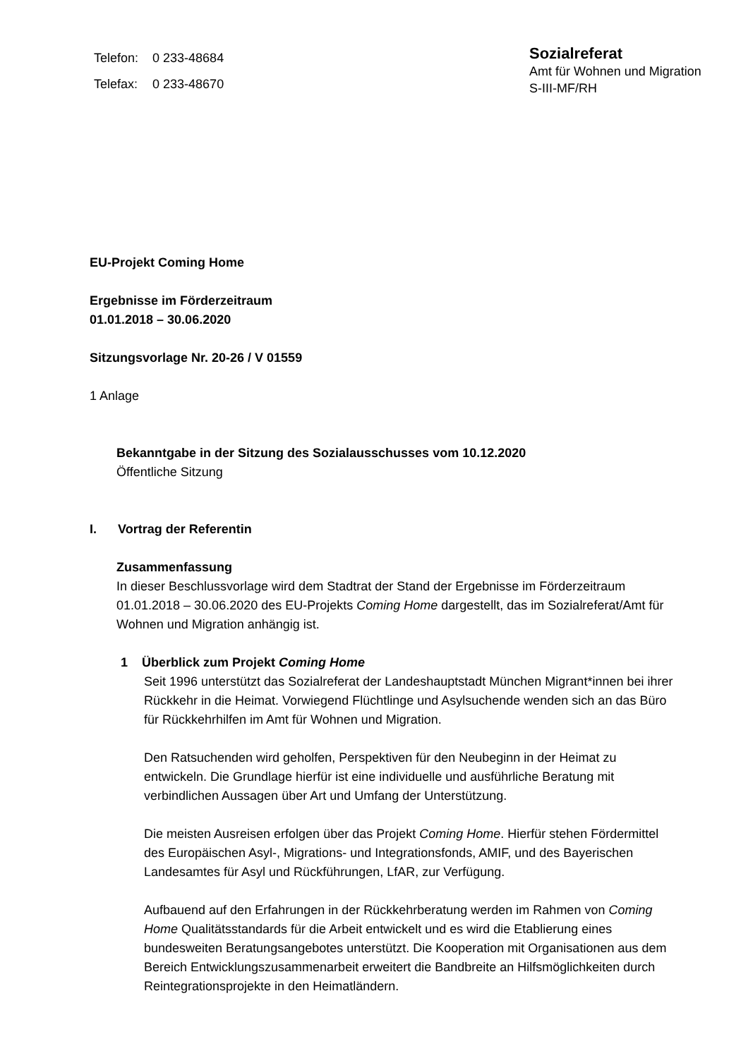| Telefon: | 0 233-48684 |
| Telefax: | 0 233-48670 |
Sozialreferat
Amt für Wohnen und Migration
S-III-MF/RH
EU-Projekt Coming Home
Ergebnisse im Förderzeitraum
01.01.2018 – 30.06.2020
Sitzungsvorlage Nr. 20-26 / V 01559
1 Anlage
Bekanntgabe in der Sitzung des Sozialausschusses vom 10.12.2020
Öffentliche Sitzung
I. Vortrag der Referentin
Zusammenfassung
In dieser Beschlussvorlage wird dem Stadtrat der Stand der Ergebnisse im Förderzeitraum 01.01.2018 – 30.06.2020 des EU-Projekts Coming Home dargestellt, das im Sozialreferat/Amt für Wohnen und Migration anhängig ist.
1 Überblick zum Projekt Coming Home
Seit 1996 unterstützt das Sozialreferat der Landeshauptstadt München Migrant*innen bei ihrer Rückkehr in die Heimat. Vorwiegend Flüchtlinge und Asylsuchende wenden sich an das Büro für Rückkehrhilfen im Amt für Wohnen und Migration.
Den Ratsuchenden wird geholfen, Perspektiven für den Neubeginn in der Heimat zu entwickeln. Die Grundlage hierfür ist eine individuelle und ausführliche Beratung mit verbindlichen Aussagen über Art und Umfang der Unterstützung.
Die meisten Ausreisen erfolgen über das Projekt Coming Home. Hierfür stehen Fördermittel des Europäischen Asyl-, Migrations- und Integrationsfonds, AMIF, und des Bayerischen Landesamtes für Asyl und Rückführungen, LfAR, zur Verfügung.
Aufbauend auf den Erfahrungen in der Rückkehrberatung werden im Rahmen von Coming Home Qualitätsstandards für die Arbeit entwickelt und es wird die Etablierung eines bundesweiten Beratungsangebotes unterstützt. Die Kooperation mit Organisationen aus dem Bereich Entwicklungszusammenarbeit erweitert die Bandbreite an Hilfsmöglichkeiten durch Reintegrationsprojekte in den Heimatländern.